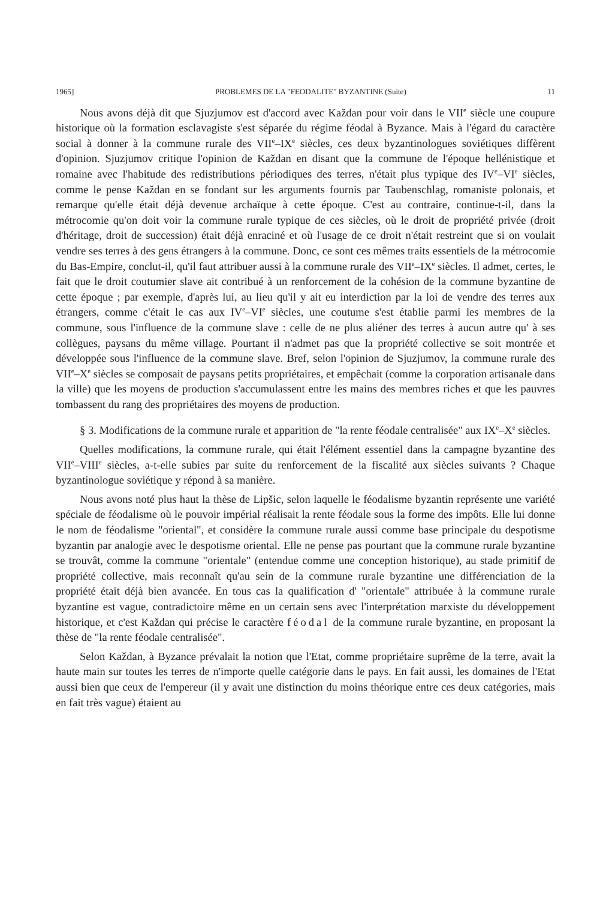1965] PROBLEMES DE LA "FEODALITE" BYZANTINE (Suite) 11
Nous avons déjà dit que Sjuzjumov est d'accord avec Každan pour voir dans le VII<sup>e</sup> siècle une coupure historique où la formation esclavagiste s'est séparée du régime féodal à Byzance. Mais à l'égard du caractère social à donner à la commune rurale des VII<sup>e</sup>–IX<sup>e</sup> siècles, ces deux byzantinologues soviétiques diffèrent d'opinion. Sjuzjumov critique l'opinion de Každan en disant que la commune de l'époque hellénistique et romaine avec l'habitude des redistributions périodiques des terres, n'était plus typique des IV<sup>e</sup>–VI<sup>e</sup> siècles, comme le pense Každan en se fondant sur les arguments fournis par Taubenschlag, romaniste polonais, et remarque qu'elle était déjà devenue archaïque à cette époque. C'est au contraire, continue-t-il, dans la métrocomie qu'on doit voir la commune rurale typique de ces siècles, où le droit de propriété privée (droit d'héritage, droit de succession) était déjà enraciné et où l'usage de ce droit n'était restreint que si on voulait vendre ses terres à des gens étrangers à la commune. Donc, ce sont ces mêmes traits essentiels de la métrocomie du Bas-Empire, conclut-il, qu'il faut attribuer aussi à la commune rurale des VII<sup>e</sup>–IX<sup>e</sup> siècles. Il admet, certes, le fait que le droit coutumier slave ait contribué à un renforcement de la cohésion de la commune byzantine de cette époque ; par exemple, d'après lui, au lieu qu'il y ait eu interdiction par la loi de vendre des terres aux étrangers, comme c'était le cas aux IV<sup>e</sup>–VI<sup>e</sup> siècles, une coutume s'est établie parmi les membres de la commune, sous l'influence de la commune slave : celle de ne plus aliéner des terres à aucun autre qu' à ses collègues, paysans du même village. Pourtant il n'admet pas que la propriété collective se soit montrée et développée sous l'influence de la commune slave. Bref, selon l'opinion de Sjuzjumov, la commune rurale des VII<sup>e</sup>–X<sup>e</sup> siècles se composait de paysans petits propriétaires, et empêchait (comme la corporation artisanale dans la ville) que les moyens de production s'accumulassent entre les mains des membres riches et que les pauvres tombassent du rang des propriétaires des moyens de production.
§ 3. Modifications de la commune rurale et apparition de "la rente féodale centralisée" aux IX<sup>e</sup>–X<sup>e</sup> siècles.
Quelles modifications, la commune rurale, qui était l'élément essentiel dans la campagne byzantine des VII<sup>e</sup>–VIII<sup>e</sup> siècles, a-t-elle subies par suite du renforcement de la fiscalité aux siècles suivants ? Chaque byzantinologue soviétique y répond à sa manière.
Nous avons noté plus haut la thèse de Lipšic, selon laquelle le féodalisme byzantin représente une variété spéciale de féodalisme où le pouvoir impérial réalisait la rente féodale sous la forme des impôts. Elle lui donne le nom de féodalisme "oriental", et considère la commune rurale aussi comme base principale du despotisme byzantin par analogie avec le despotisme oriental. Elle ne pense pas pourtant que la commune rurale byzantine se trouvât, comme la commune "orientale" (entendue comme une conception historique), au stade primitif de propriété collective, mais reconnaît qu'au sein de la commune rurale byzantine une différenciation de la propriété était déjà bien avancée. En tous cas la qualification d' "orientale" attribuée à la commune rurale byzantine est vague, contradictoire même en un certain sens avec l'interprétation marxiste du développement historique, et c'est Každan qui précise le caractère féodal de la commune rurale byzantine, en proposant la thèse de "la rente féodale centralisée".
Selon Každan, à Byzance prévalait la notion que l'Etat, comme propriétaire suprême de la terre, avait la haute main sur toutes les terres de n'importe quelle catégorie dans le pays. En fait aussi, les domaines de l'Etat aussi bien que ceux de l'empereur (il y avait une distinction du moins théorique entre ces deux catégories, mais en fait très vague) étaient au